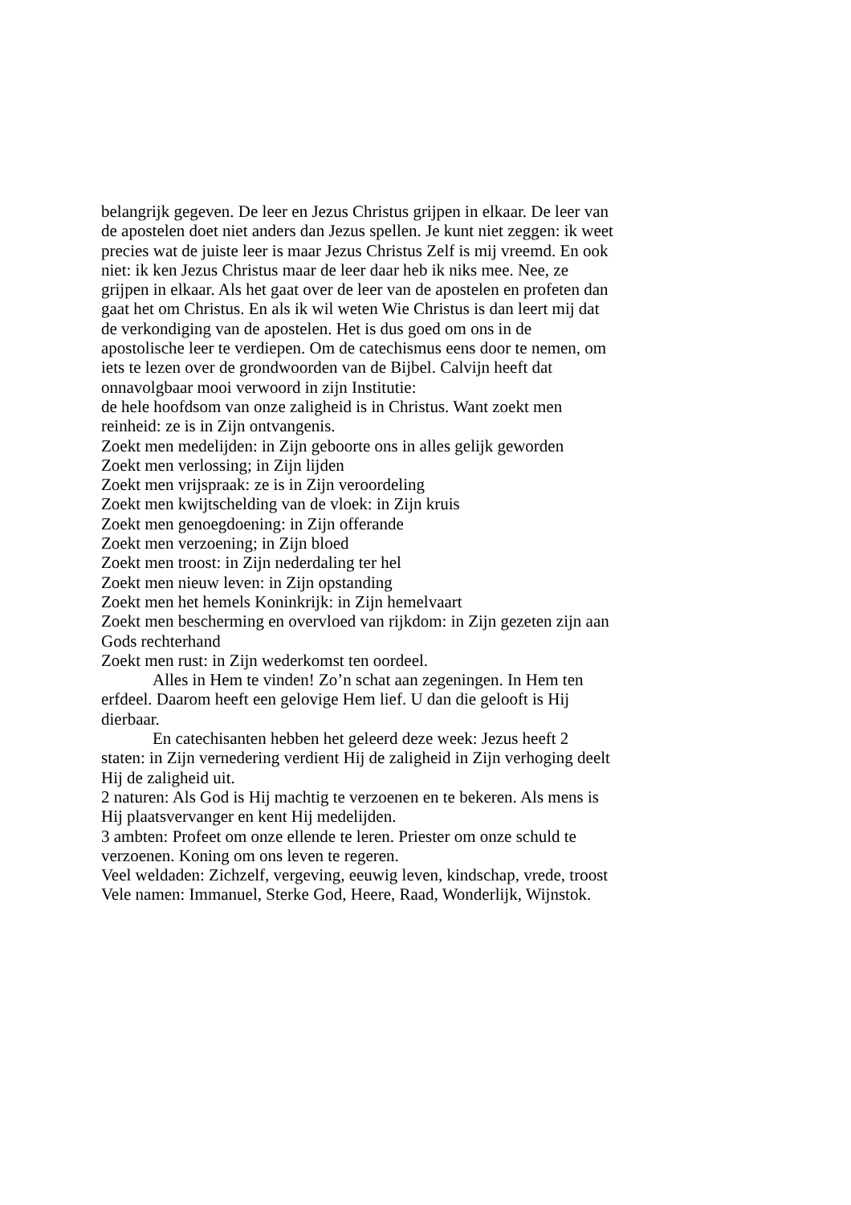belangrijk gegeven. De leer en Jezus Christus grijpen in elkaar. De leer van de apostelen doet niet anders dan Jezus spellen. Je kunt niet zeggen: ik weet precies wat de juiste leer is maar Jezus Christus Zelf is mij vreemd. En ook niet: ik ken Jezus Christus maar de leer daar heb ik niks mee. Nee, ze grijpen in elkaar. Als het gaat over de leer van de apostelen en profeten dan gaat het om Christus. En als ik wil weten Wie Christus is dan leert mij dat de verkondiging van de apostelen. Het is dus goed om ons in de apostolische leer te verdiepen. Om de catechismus eens door te nemen, om iets te lezen over de grondwoorden van de Bijbel. Calvijn heeft dat onnavolgbaar mooi verwoord in zijn Institutie:
de hele hoofdsom van onze zaligheid is in Christus. Want zoekt men reinheid: ze is in Zijn ontvangenis.
Zoekt men medelijden: in Zijn geboorte ons in alles gelijk geworden
Zoekt men verlossing; in Zijn lijden
Zoekt men vrijspraak: ze is in Zijn veroordeling
Zoekt men kwijtschelding van de vloek: in Zijn kruis
Zoekt men genoegdoening: in Zijn offerande
Zoekt men verzoening; in Zijn bloed
Zoekt men troost: in Zijn nederdaling ter hel
Zoekt men nieuw leven: in Zijn opstanding
Zoekt men het hemels Koninkrijk: in Zijn hemelvaart
Zoekt men bescherming en overvloed van rijkdom: in Zijn gezeten zijn aan Gods rechterhand
Zoekt men rust: in Zijn wederkomst ten oordeel.
Alles in Hem te vinden! Zo’n schat aan zegeningen. In Hem ten erfdeel. Daarom heeft een gelovige Hem lief. U dan die gelooft is Hij dierbaar.
En catechisanten hebben het geleerd deze week: Jezus heeft 2 staten: in Zijn vernedering verdient Hij de zaligheid in Zijn verhoging deelt Hij de zaligheid uit.
2 naturen: Als God is Hij machtig te verzoenen en te bekeren. Als mens is Hij plaatsvervanger en kent Hij medelijden.
3 ambten: Profeet om onze ellende te leren. Priester om onze schuld te verzoenen. Koning om ons leven te regeren.
Veel weldaden: Zichzelf, vergeving, eeuwig leven, kindschap, vrede, troost
Vele namen: Immanuel, Sterke God, Heere, Raad, Wonderlijk, Wijnstok.